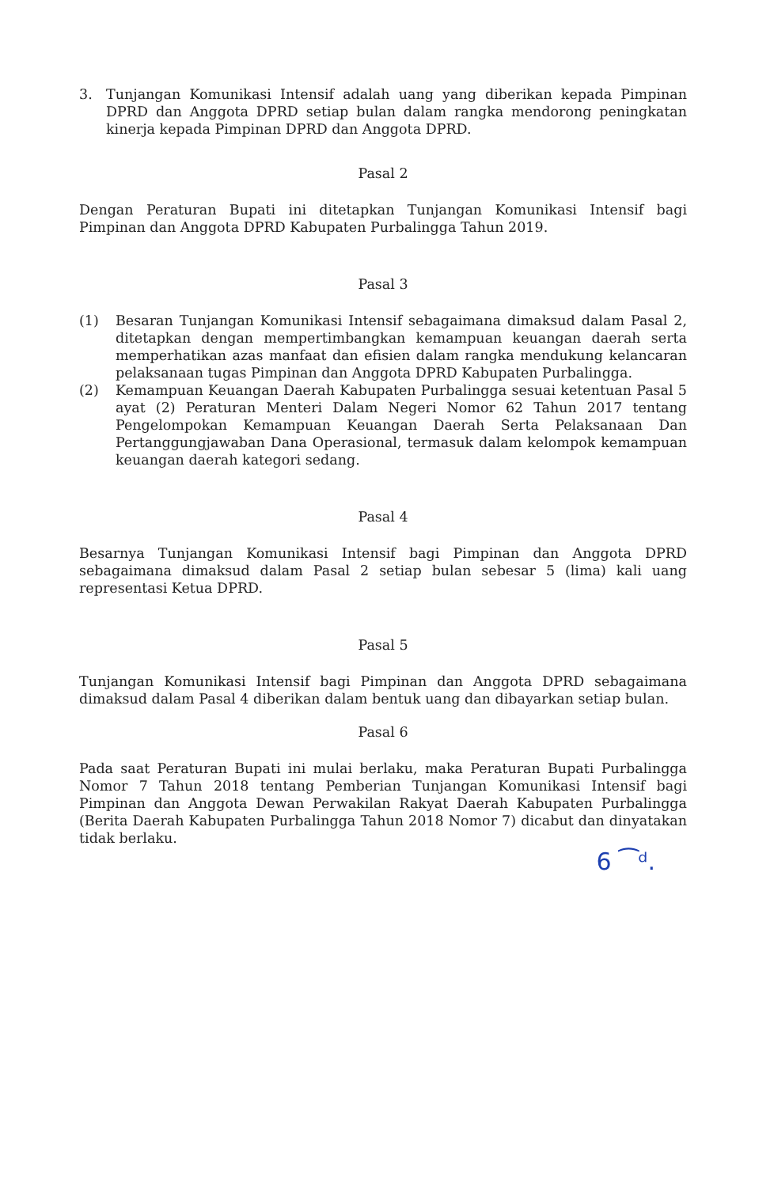3. Tunjangan Komunikasi Intensif adalah uang yang diberikan kepada Pimpinan DPRD dan Anggota DPRD setiap bulan dalam rangka mendorong peningkatan kinerja kepada Pimpinan DPRD dan Anggota DPRD.
Pasal 2
Dengan Peraturan Bupati ini ditetapkan Tunjangan Komunikasi Intensif bagi Pimpinan dan Anggota DPRD Kabupaten Purbalingga Tahun 2019.
Pasal 3
(1) Besaran Tunjangan Komunikasi Intensif sebagaimana dimaksud dalam Pasal 2, ditetapkan dengan mempertimbangkan kemampuan keuangan daerah serta memperhatikan azas manfaat dan efisien dalam rangka mendukung kelancaran pelaksanaan tugas Pimpinan dan Anggota DPRD Kabupaten Purbalingga.
(2) Kemampuan Keuangan Daerah Kabupaten Purbalingga sesuai ketentuan Pasal 5 ayat (2) Peraturan Menteri Dalam Negeri Nomor 62 Tahun 2017 tentang Pengelompokan Kemampuan Keuangan Daerah Serta Pelaksanaan Dan Pertanggungjawaban Dana Operasional, termasuk dalam kelompok kemampuan keuangan daerah kategori sedang.
Pasal 4
Besarnya Tunjangan Komunikasi Intensif bagi Pimpinan dan Anggota DPRD sebagaimana dimaksud dalam Pasal 2 setiap bulan sebesar 5 (lima) kali uang representasi Ketua DPRD.
Pasal 5
Tunjangan Komunikasi Intensif bagi Pimpinan dan Anggota DPRD sebagaimana dimaksud dalam Pasal 4 diberikan dalam bentuk uang dan dibayarkan setiap bulan.
Pasal 6
Pada saat Peraturan Bupati ini mulai berlaku, maka Peraturan Bupati Purbalingga Nomor 7 Tahun 2018 tentang Pemberian Tunjangan Komunikasi Intensif bagi Pimpinan dan Anggota Dewan Perwakilan Rakyat Daerah Kabupaten Purbalingga (Berita Daerah Kabupaten Purbalingga Tahun 2018 Nomor 7) dicabut dan dinyatakan tidak berlaku.
6 ⁀ᵈ.